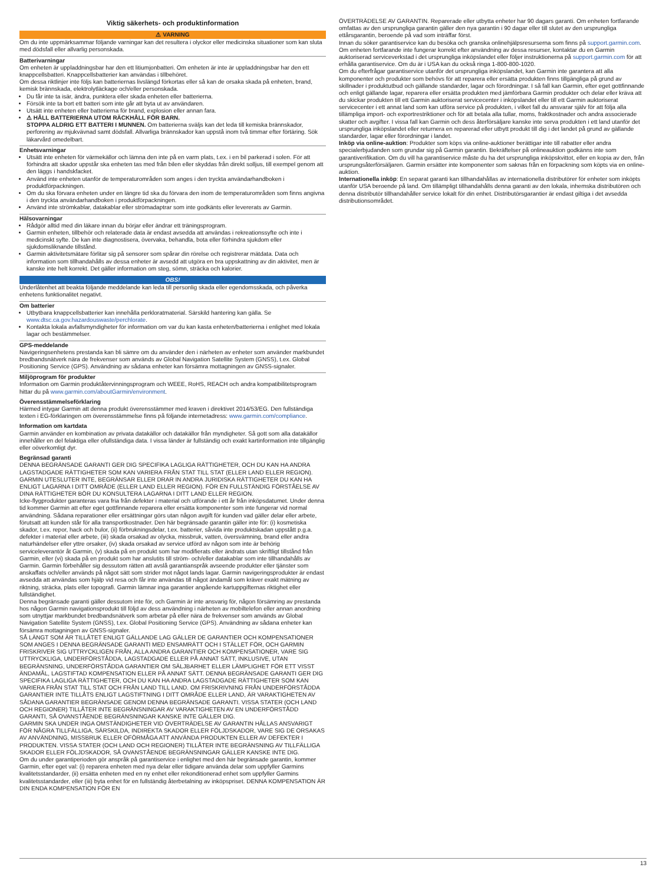Viktig säkerhets- och produktinformation
⚠ VARNING
Om du inte uppmärksammar följande varningar kan det resultera i olyckor eller medicinska situationer som kan sluta med dödsfall eller allvarlig personskada.
Batterivarningar
Om enheten är uppladdningsbar har den ett litiumjonbatteri. Om enheten är inte är uppladdningsbar har den ett knappcellsbatteri. Knappcellsbatterier kan användas i tillbehöret.
Om dessa riktlinjer inte följs kan batteriernas livslängd förkortas eller så kan de orsaka skada på enheten, brand, kemisk brännskada, elektrolytläckage och/eller personskada.
Du får inte ta isär, ändra, punktera eller skada enheten eller batterierna.
Försök inte ta bort ett batteri som inte går att byta ut av användaren.
Utsätt inte enheten eller batterierna för brand, explosion eller annan fara.
⚠ HÅLL BATTERIERNA UTOM RÄCKHÅLL FÖR BARN.
STOPPA ALDRIG ETT BATTERI I MUNNEN. Om batterierna sväljs kan det leda till kemiska brännskador, perforering av mjukvävnad samt dödsfall. Allvarliga brännskador kan uppstå inom två timmar efter förtäring. Sök läkarvård omedelbart.
Enhetsvarningar
Utsätt inte enheten för värmekällor och lämna den inte på en varm plats, t.ex. i en bil parkerad i solen. För att förhindra att skador uppstår ska enheten tas med från bilen eller skyddas från direkt solljus, till exempel genom att den läggs i handskfacket.
Använd inte enheten utanför de temperaturområden som anges i den tryckta användarhandboken i produktförpackningen.
Om du ska förvara enheten under en längre tid ska du förvara den inom de temperaturområden som finns angivna i den tryckta användarhandboken i produktförpackningen.
Använd inte strömkablar, datakablar eller strömadaptrar som inte godkänts eller levererats av Garmin.
Hälsovarningar
Rådgör alltid med din läkare innan du börjar eller ändrar ett träningsprogram.
Garmin enheten, tillbehör och relaterade data är endast avsedda att användas i rekreationssyfte och inte i medicinskt syfte. De kan inte diagnostisera, övervaka, behandla, bota eller förhindra sjukdom eller sjukdomsliknande tillstånd.
Garmin aktivitetsmätare förlitar sig på sensorer som spårar din rörelse och registrerar mätdata. Data och information som tillhandahålls av dessa enheter är avsedd att utgöra en bra uppskattning av din aktivitet, men är kanske inte helt korrekt. Det gäller information om steg, sömn, sträcka och kalorier.
OBS!
Underlåtenhet att beakta följande meddelande kan leda till personlig skada eller egendomsskada, och påverka enhetens funktionalitet negativt.
Om batterier
Utbytbara knappcellsbatterier kan innehålla perkloratmaterial. Särskild hantering kan gälla. Se www.dtsc.ca.gov.hazardouswaste/perchlorate.
Kontakta lokala avfallsmyndigheter för information om var du kan kasta enheten/batterierna i enlighet med lokala lagar och bestämmelser.
GPS-meddelande
Navigeringsenhetens prestanda kan bli sämre om du använder den i närheten av enheter som använder markbundet bredbandsnätverk nära de frekvenser som används av Global Navigation Satellite System (GNSS), t.ex. Global Positioning Service (GPS). Användning av sådana enheter kan försämra mottagningen av GNSS-signaler.
Miljöprogram för produkter
Information om Garmin produktåtervinningsprogram och WEEE, RoHS, REACH och andra kompatibilitetsprogram hittar du på www.garmin.com/aboutGarmin/environment.
Överensstämmelseförklaring
Härmed intygar Garmin att denna produkt överensstämmer med kraven i direktivet 2014/53/EG. Den fullständiga texten i EG-förklaringen om överensstämmelse finns på följande internetadress: www.garmin.com/compliance.
Information om kartdata
Garmin använder en kombination av privata datakällor och datakällor från myndigheter. Så gott som alla datakällor innehåller en del felaktiga eller ofullständiga data. I vissa länder är fullständig och exakt kartinformation inte tillgänglig eller oöverkomligt dyr.
Begränsad garanti
DENNA BEGRÄNSADE GARANTI GER DIG SPECIFIKA LAGLIGA RÄTTIGHETER, OCH DU KAN HA ANDRA LAGSTADGADE RÄTTIGHETER SOM KAN VARIERA FRÅN STAT TILL STAT (ELLER LAND ELLER REGION). GARMIN UTESLUTER INTE, BEGRÄNSAR ELLER DRAR IN ANDRA JURIDISKA RÄTTIGHETER DU KAN HA ENLIGT LAGARNA I DITT OMRÅDE (ELLER LAND ELLER REGION). FÖR EN FULLSTÄNDIG FÖRSTÅELSE AV DINA RÄTTIGHETER BÖR DU KONSULTERA LAGARNA I DITT LAND ELLER REGION.
Icke-flygprodukter garanteras vara fria från defekter i material och utförande i ett år från inköpsdatumet. Under denna tid kommer Garmin att efter eget gottfinnande reparera eller ersätta komponenter som inte fungerar vid normal användning. Sådana reparationer eller ersättningar görs utan någon avgift för kunden vad gäller delar eller arbete, förutsatt att kunden står för alla transportkostnader. Den här begränsade garantin gäller inte för: (i) kosmetiska skador, t.ex. repor, hack och bulor, (ii) förbrukningsdelar, t.ex. batterier, såvida inte produktskadan uppstått p.g.a. defekter i material eller arbete, (iii) skada orsakad av olycka, missbruk, vatten, översvämning, brand eller andra naturhändelser eller yttre orsaker, (iv) skada orsakad av service utförd av någon som inte är behörig serviceleverantör åt Garmin, (v) skada på en produkt som har modifierats eller ändrats utan skriftligt tillstånd från Garmin, eller (vi) skada på en produkt som har anslutits till ström- och/eller datakablar som inte tillhandahålls av Garmin. Garmin förbehåller sig dessutom rätten att avslå garantianspråk avseende produkter eller tjänster som anskaffats och/eller används på något sätt som strider mot något lands lagar. Garmin navigeringsprodukter är endast avsedda att användas som hjälp vid resa och får inte användas till något ändamål som kräver exakt mätning av riktning, sträcka, plats eller topografi. Garmin lämnar inga garantier angående kartuppgifternas riktighet eller fullständighet.
Denna begränsade garanti gäller dessutom inte för, och Garmin är inte ansvarig för, någon försämring av prestanda hos någon Garmin navigationsprodukt till följd av dess användning i närheten av mobiltelefon eller annan anordning som utnyttjar markbundet bredbandsnätverk som arbetar på eller nära de frekvenser som används av Global Navigation Satellite System (GNSS), t.ex. Global Positioning Service (GPS). Användning av sådana enheter kan försämra mottagningen av GNSS-signaler.
SÅ LÄNGT SOM ÄR TILLÅTET ENLIGT GÄLLANDE LAG GÄLLER DE GARANTIER OCH KOMPENSATIONER SOM ANGES I DENNA BEGRÄNSADE GARANTI MED ENSAMRÄTT OCH I STÄLLET FÖR, OCH GARMIN FRISKRIVER SIG UTTRYCKLIGEN FRÅN, ALLA ANDRA GARANTIER OCH KOMPENSATIONER, VARE SIG UTTRYCKLIGA, UNDERFÖRSTÅDDA, LAGSTADGADE ELLER PÅ ANNAT SÄTT, INKLUSIVE, UTAN BEGRÄNSNING, UNDERFÖRSTÅDDA GARANTIER OM SÄLJBARHET ELLER LÄMPLIGHET FÖR ETT VISST ÄNDAMÅL, LAGSTIFTAD KOMPENSATION ELLER PÅ ANNAT SÄTT. DENNA BEGRÄNSADE GARANTI GER DIG SPECIFIKA LAGLIGA RÄTTIGHETER, OCH DU KAN HA ANDRA LAGSTADGADE RÄTTIGHETER SOM KAN VARIERA FRÅN STAT TILL STAT OCH FRÅN LAND TILL LAND. OM FRISKRIVNING FRÅN UNDERFÖRSTÅDDA GARANTIER INTE TILLÅTS ENLIGT LAGSTIFTNING I DITT OMRÅDE ELLER LAND, ÄR VARAKTIGHETEN AV SÅDANA GARANTIER BEGRÄNSADE GENOM DENNA BEGRÄNSADE GARANTI. VISSA STATER (OCH LAND OCH REGIONER) TILLÅTER INTE BEGRÄNSNINGAR AV VARAKTIGHETEN AV EN UNDERFÖRSTÅDD GARANTI, SÅ OVANSTÅENDE BEGRÄNSNINGAR KANSKE INTE GÄLLER DIG.
GARMIN SKA UNDER INGA OMSTÄNDIGHETER VID ÖVERTRÄDELSE AV GARANTIN HÅLLAS ANSVARIGT FÖR NÅGRA TILLFÄLLIGA, SÄRSKILDA, INDIREKTA SKADOR ELLER FÖLJDSKADOR, VARE SIG DE ORSAKAS AV ANVÄNDNING, MISSBRUK ELLER OFÖRMÅGA ATT ANVÄNDA PRODUKTEN ELLER AV DEFEKTER I PRODUKTEN. VISSA STATER (OCH LAND OCH REGIONER) TILLÅTER INTE BEGRÄNSNING AV TILLFÄLLIGA SKADOR ELLER FÖLJDSKADOR, SÅ OVANSTÅENDE BEGRÄNSNINGAR GÄLLER KANSKE INTE DIG.
Om du under garantiperioden gör anspråk på garantiservice i enlighet med den här begränsade garantin, kommer Garmin, efter eget val: (i) reparera enheten med nya delar eller tidigare använda delar som uppfyller Garmins kvalitetsstandarder, (ii) ersätta enheten med en ny enhet eller rekonditionerad enhet som uppfyller Garmins kvalitetsstandarder, eller (iii) byta enhet för en fullständig återbetalning av inköpspriset. DENNA KOMPENSATION ÄR DIN ENDA KOMPENSATION FÖR EN
ÖVERTRÄDELSE AV GARANTIN. Reparerade eller utbytta enheter har 90 dagars garanti. Om enheten fortfarande omfattas av den ursprungliga garantin gäller den nya garantin i 90 dagar eller till slutet av den ursprungliga ettårsgarantin, beroende på vad som inträffar först.
Innan du söker garantiservice kan du besöka och granska onlinehjälpsresurserna som finns på support.garmin.com. Om enheten fortfarande inte fungerar korrekt efter användning av dessa resurser, kontaktar du en Garmin auktoriserad serviceverkstad i det ursprungliga inköpslandet eller följer instruktionerna på support.garmin.com för att erhålla garantiservice. Om du är i USA kan du också ringa 1-800-800-1020.
Om du efterfrågar garantiservice utanför det ursprungliga inköpslandet, kan Garmin inte garantera att alla komponenter och produkter som behövs för att reparera eller ersätta produkten finns tillgängliga på grund av skillnader i produktutbud och gällande standarder, lagar och förordningar. I så fall kan Garmin, efter eget gottfinnande och enligt gällande lagar, reparera eller ersätta produkten med jämförbara Garmin produkter och delar eller kräva att du skickar produkten till ett Garmin auktoriserat servicecenter i inköpslandet eller till ett Garmin auktoriserat servicecenter i ett annat land som kan utföra service på produkten, i vilket fall du ansvarar själv för att följa alla tillämpliga import- och exportrestriktioner och för att betala alla tullar, moms, fraktkostnader och andra associerade skatter och avgifter. I vissa fall kan Garmin och dess återförsäljare kanske inte serva produkten i ett land utanför det ursprungliga inköpslandet eller returnera en reparerad eller utbytt produkt till dig i det landet på grund av gällande standarder, lagar eller förordningar i landet.
Inköp via online-auktion: Produkter som köps via online-auktioner berättigar inte till rabatter eller andra specialerbjudanden som grundar sig på Garmin garantin. Bekräftelser på onlineauktion godkänns inte som garantiverifikation. Om du vill ha garantiservice måste du ha det ursprungliga inköpskvittot, eller en kopia av den, från ursprungsåterförsäljaren. Garmin ersätter inte komponenter som saknas från en förpackning som köpts via en online-auktion.
Internationella inköp: En separat garanti kan tillhandahållas av internationella distributörer för enheter som inköpts utanför USA beroende på land. Om tillämpligt tillhandahålls denna garanti av den lokala, inhemska distributören och denna distributör tillhandahåller service lokalt för din enhet. Distributörsgarantier är endast giltiga i det avsedda distributionsområdet.
13